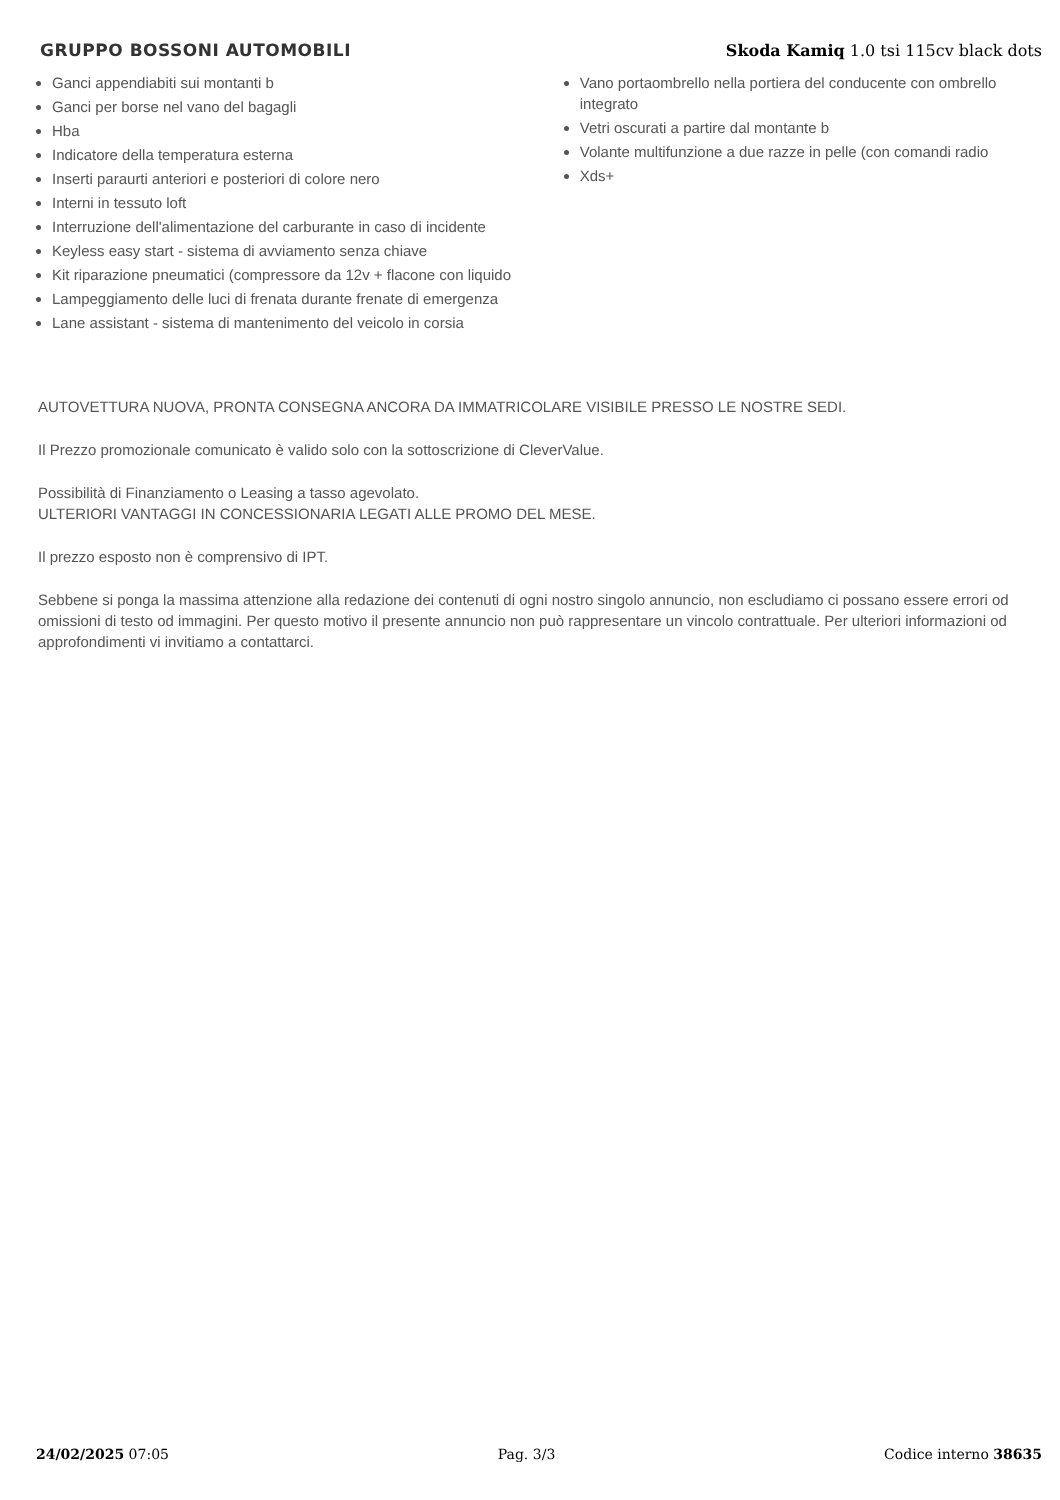GRUPPO BOSSONI AUTOMOBILI
Skoda Kamiq 1.0 tsi 115cv black dots
Ganci appendiabiti sui montanti b
Ganci per borse nel vano del bagagli
Hba
Indicatore della temperatura esterna
Inserti paraurti anteriori e posteriori di colore nero
Interni in tessuto loft
Interruzione dell'alimentazione del carburante in caso di incidente
Keyless easy start - sistema di avviamento senza chiave
Kit riparazione pneumatici (compressore da 12v + flacone con liquido
Lampeggiamento delle luci di frenata durante frenate di emergenza
Lane assistant - sistema di mantenimento del veicolo in corsia
Vano portaombrello nella portiera del conducente con ombrello integrato
Vetri oscurati a partire dal montante b
Volante multifunzione a due razze in pelle (con comandi radio
Xds+
AUTOVETTURA NUOVA, PRONTA CONSEGNA ANCORA DA IMMATRICOLARE VISIBILE PRESSO LE NOSTRE SEDI.
Il Prezzo promozionale comunicato è valido solo con la sottoscrizione di CleverValue.
Possibilità di Finanziamento o Leasing a tasso agevolato.
ULTERIORI VANTAGGI IN CONCESSIONARIA LEGATI ALLE PROMO DEL MESE.
Il prezzo esposto non è comprensivo di IPT.
Sebbene si ponga la massima attenzione alla redazione dei contenuti di ogni nostro singolo annuncio, non escludiamo ci possano essere errori od omissioni di testo od immagini. Per questo motivo il presente annuncio non può rappresentare un vincolo contrattuale. Per ulteriori informazioni od approfondimenti vi invitiamo a contattarci.
24/02/2025 07:05 Pag. 3/3 Codice interno 38635